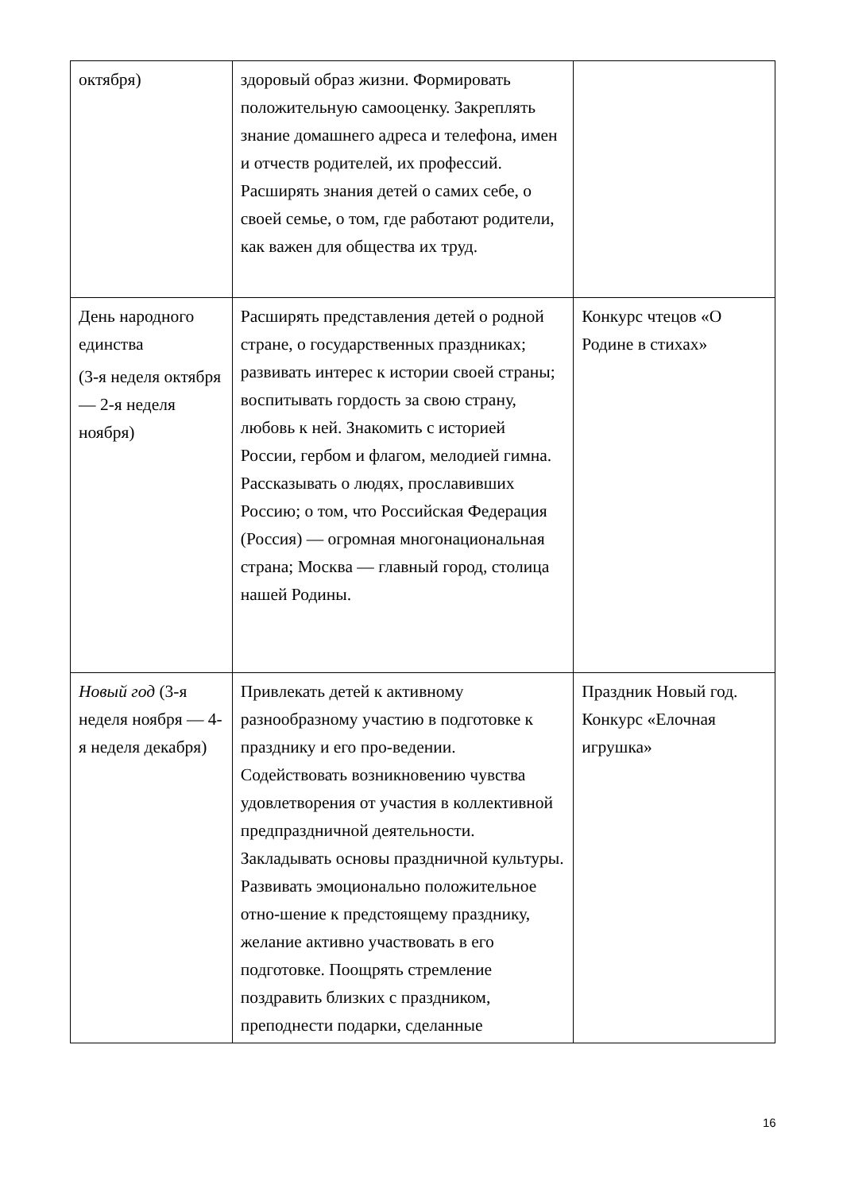| октября) | здоровый образ жизни. Формировать положительную самооценку. Закреплять знание домашнего адреса и телефона, имен и отчеств родителей, их профессий. Расширять знания детей о самих себе, о своей семье, о том, где работают родители, как важен для общества их труд. | |
| День народного единства (3-я неделя октября — 2-я неделя ноября) | Расширять представления детей о родной стране, о государственных праздниках; развивать интерес к истории своей страны; воспитывать гордость за свою страну, любовь к ней. Знакомить с историей России, гербом и флагом, мелодией гимна. Рассказывать о людях, прославивших Россию; о том, что Российская Федерация (Россия) — огромная многонациональная страна; Москва — главный город, столица нашей Родины. | Конкурс чтецов «О Родине в стихах» |
| Новый год (3-я неделя ноября — 4-я неделя декабря) | Привлекать детей к активному разнообразному участию в подготовке к празднику и его про-ведении. Содействовать возникновению чувства удовлетворения от участия в коллективной предпраздничной деятельности. Закладывать основы праздничной культуры. Развивать эмоционально положительное отно-шение к предстоящему празднику, желание активно участвовать в его подготовке. Поощрять стремление поздравить близких с праздником, преподнести подарки, сделанные | Праздник Новый год. Конкурс «Елочная игрушка» |
16